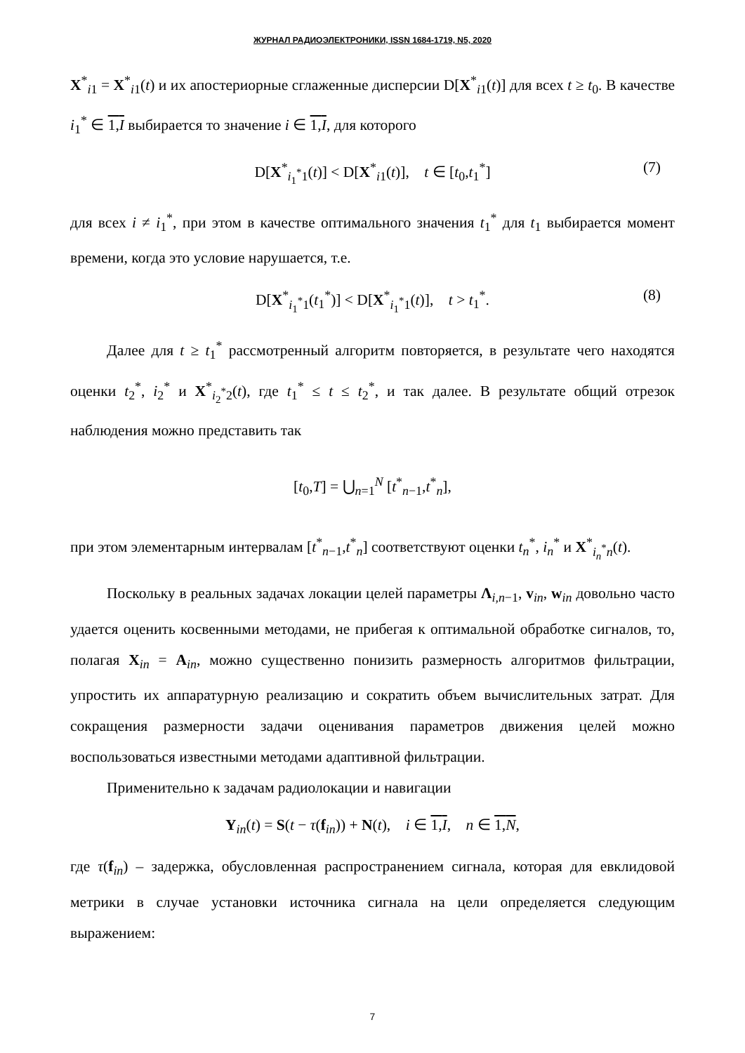ЖУРНАЛ РАДИОЭЛЕКТРОНИКИ, ISSN 1684-1719, N5, 2020
X<sup>*</sup><sub>i1</sub> = X<sup>*</sup><sub>i1</sub>(t) и их апостериорные сглаженные дисперсии D[X<sup>*</sup><sub>i1</sub>(t)] для всех t ≥ t<sub>0</sub>. В качестве i<sub>1</sub><sup>*</sup> ∈ 1,I выбирается то значение i ∈ 1,I, для которого
D[X<sup>*</sup><sub>i<sub>1</sub><sup>*</sup>1</sub>(t)] < D[X<sup>*</sup><sub>i1</sub>(t)], t ∈ [t<sub>0</sub>,t<sub>1</sub><sup>*</sup>] (7)
для всех i ≠ i<sub>1</sub><sup>*</sup>, при этом в качестве оптимального значения t<sub>1</sub><sup>*</sup> для t<sub>1</sub> выбирается момент времени, когда это условие нарушается, т.е.
D[X<sup>*</sup><sub>i<sub>1</sub><sup>*</sup>1</sub>(t<sub>1</sub><sup>*</sup>)] < D[X<sup>*</sup><sub>i<sub>1</sub><sup>*</sup>1</sub>(t)], t > t<sub>1</sub><sup>*</sup>. (8)
Далее для t ≥ t<sub>1</sub><sup>*</sup> рассмотренный алгоритм повторяется, в результате чего находятся оценки t<sub>2</sub><sup>*</sup>, i<sub>2</sub><sup>*</sup> и X<sup>*</sup><sub>i<sub>2</sub><sup>*</sup>2</sub>(t), где t<sub>1</sub><sup>*</sup> ≤ t ≤ t<sub>2</sub><sup>*</sup>, и так далее. В результате общий отрезок наблюдения можно представить так
[t<sub>0</sub>,T] = ⋃<sub>n=1</sub><sup>N</sup> [t<sup>*</sup><sub>n−1</sub>,t<sup>*</sup><sub>n</sub>],
при этом элементарным интервалам [t<sup>*</sup><sub>n−1</sub>,t<sup>*</sup><sub>n</sub>] соответствуют оценки t<sub>n</sub><sup>*</sup>, i<sub>n</sub><sup>*</sup> и X<sup>*</sup><sub>i<sub>n</sub><sup>*</sup>n</sub>(t).
Поскольку в реальных задачах локации целей параметры Λ<sub>i,n−1</sub>, v<sub>in</sub>, w<sub>in</sub> довольно часто удается оценить косвенными методами, не прибегая к оптимальной обработке сигналов, то, полагая X<sub>in</sub> = A<sub>in</sub>, можно существенно понизить размерность алгоритмов фильтрации, упростить их аппаратурную реализацию и сократить объем вычислительных затрат. Для сокращения размерности задачи оценивания параметров движения целей можно воспользоваться известными методами адаптивной фильтрации.
Применительно к задачам радиолокации и навигации
Y<sub>in</sub>(t) = S(t − τ(f<sub>in</sub>)) + N(t), i ∈ 1,I, n ∈ 1,N,
где τ(f<sub>in</sub>) – задержка, обусловленная распространением сигнала, которая для евклидовой метрики в случае установки источника сигнала на цели определяется следующим выражением:
7